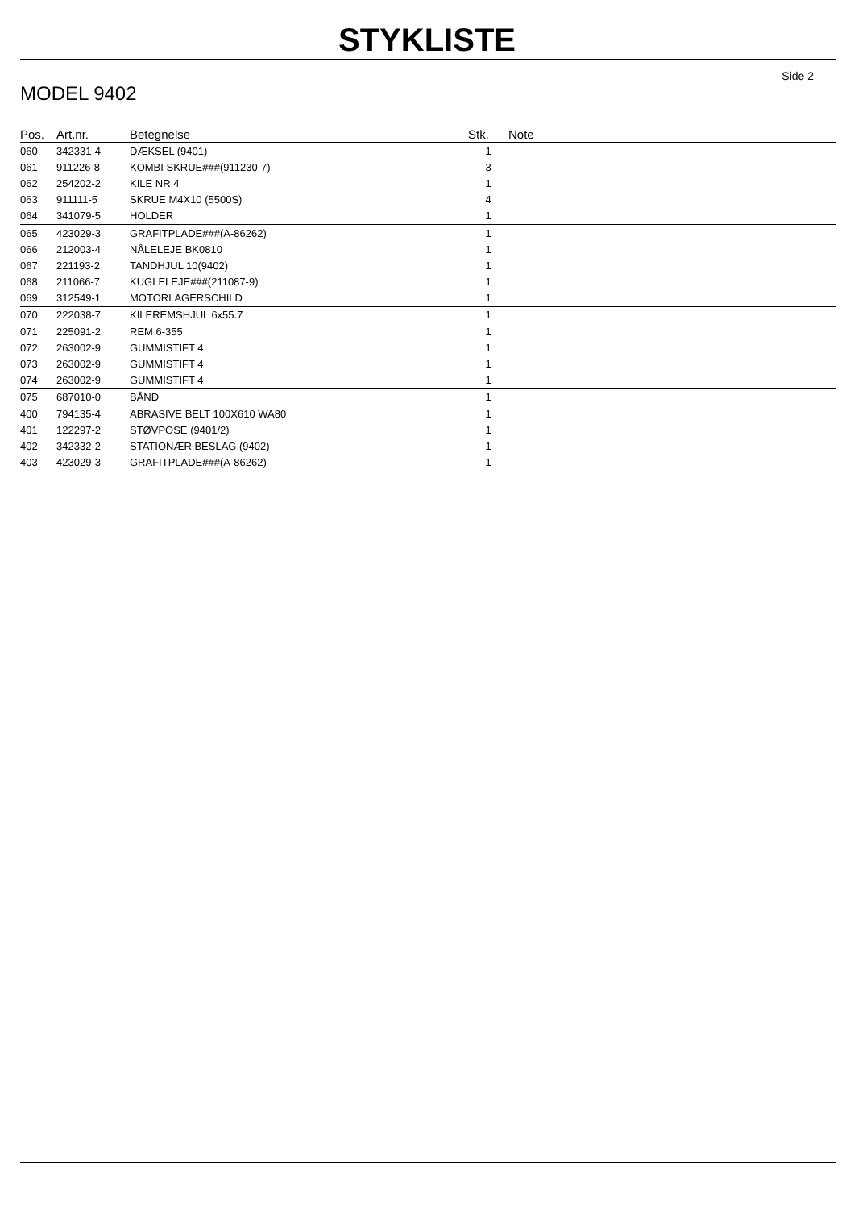STYKLISTE
Side 2
MODEL 9402
| Pos. | Art.nr. | Betegnelse | Stk. | Note |
| --- | --- | --- | --- | --- |
| 060 | 342331-4 | DÆKSEL (9401) | 1 | |
| 061 | 911226-8 | KOMBI SKRUE###(911230-7) | 3 | |
| 062 | 254202-2 | KILE NR 4 | 1 | |
| 063 | 911111-5 | SKRUE M4X10 (5500S) | 4 | |
| 064 | 341079-5 | HOLDER | 1 | |
| 065 | 423029-3 | GRAFITPLADE###(A-86262) | 1 | |
| 066 | 212003-4 | NÅLELEJE BK0810 | 1 | |
| 067 | 221193-2 | TANDHJUL 10(9402) | 1 | |
| 068 | 211066-7 | KUGLELEJE###(211087-9) | 1 | |
| 069 | 312549-1 | MOTORLAGERSCHILD | 1 | |
| 070 | 222038-7 | KILEREMSHJUL 6x55.7 | 1 | |
| 071 | 225091-2 | REM 6-355 | 1 | |
| 072 | 263002-9 | GUMMISTIFT 4 | 1 | |
| 073 | 263002-9 | GUMMISTIFT 4 | 1 | |
| 074 | 263002-9 | GUMMISTIFT 4 | 1 | |
| 075 | 687010-0 | BÅND | 1 | |
| 400 | 794135-4 | ABRASIVE BELT 100X610 WA80 | 1 | |
| 401 | 122297-2 | STØVPOSE (9401/2) | 1 | |
| 402 | 342332-2 | STATIONÆR BESLAG (9402) | 1 | |
| 403 | 423029-3 | GRAFITPLADE###(A-86262) | 1 | |